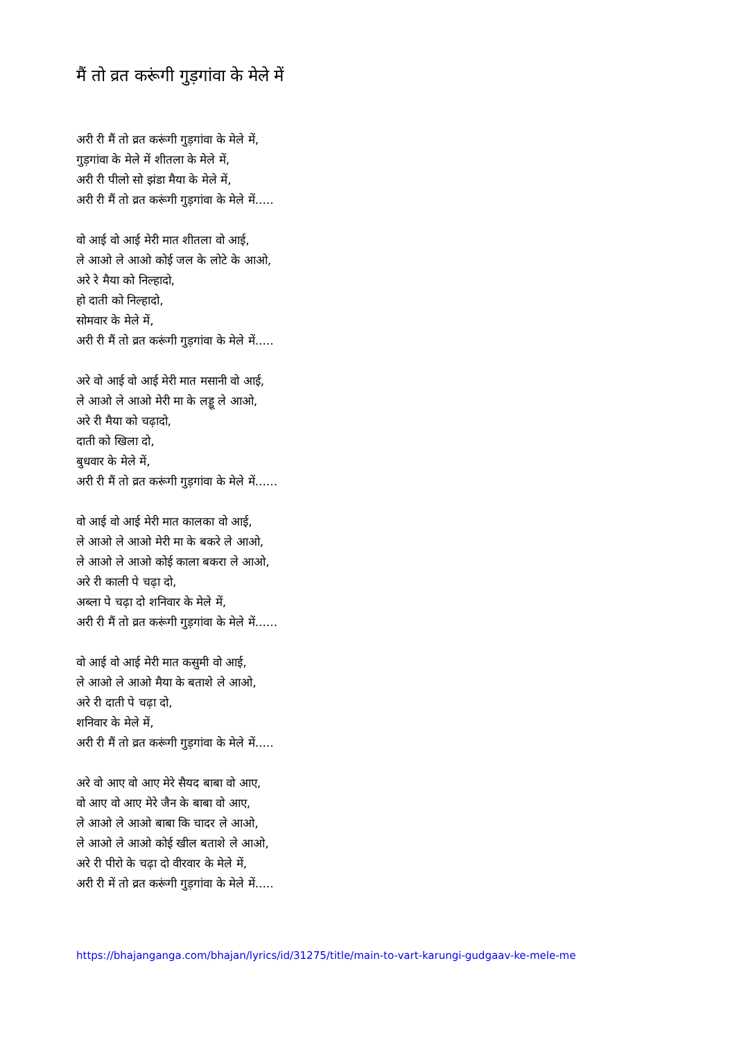मैं तो व्रत करूंगी गुड़गांवा के मेले में
अरी री मैं तो व्रत करूंगी गुड़गांवा के मेले में,
गुड़गांवा के मेले में शीतला के मेले में,
अरी री पीलो सो झंडा मैया के मेले में,
अरी री मैं तो व्रत करूंगी गुड़गांवा के मेले में.....
वो आई वो आई मेरी मात शीतला वो आई,
ले आओ ले आओ कोई जल के लोटे के आओ,
अरे रे मैया को निल्हादो,
हो दाती को निल्हादो,
सोमवार के मेले में,
अरी री मैं तो व्रत करूंगी गुड़गांवा के मेले में.....
अरे वो आई वो आई मेरी मात मसानी वो आई,
ले आओ ले आओ मेरी मा के लड्डू ले आओ,
अरे री मैया को चढ़ादो,
दाती को खिला दो,
बुधवार के मेले में,
अरी री मैं तो व्रत करूंगी गुड़गांवा के मेले में......
वो आई वो आई मेरी मात कालका वो आई,
ले आओ ले आओ मेरी मा के बकरे ले आओ,
ले आओ ले आओ कोई काला बकरा ले आओ,
अरे री काली पे चढ़ा दो,
अब्ला पे चढ़ा दो शनिवार के मेले में,
अरी री मैं तो व्रत करूंगी गुड़गांवा के मेले में......
वो आई वो आई मेरी मात कसुमी वो आई,
ले आओ ले आओ मैया के बताशे ले आओ,
अरे री दाती पे चढ़ा दो,
शनिवार के मेले में,
अरी री मैं तो व्रत करूंगी गुड़गांवा के मेले में.....
अरे वो आए वो आए मेरे सैयद बाबा वो आए,
वो आए वो आए मेरे जैन के बाबा वो आए,
ले आओ ले आओ बाबा कि चादर ले आओ,
ले आओ ले आओ कोई खील बताशे ले आओ,
अरे री पीरो के चढ़ा दो वीरवार के मेले में,
अरी री में तो व्रत करूंगी गुड़गांवा के मेले में.....
https://bhajanganga.com/bhajan/lyrics/id/31275/title/main-to-vart-karungi-gudgaav-ke-mele-me